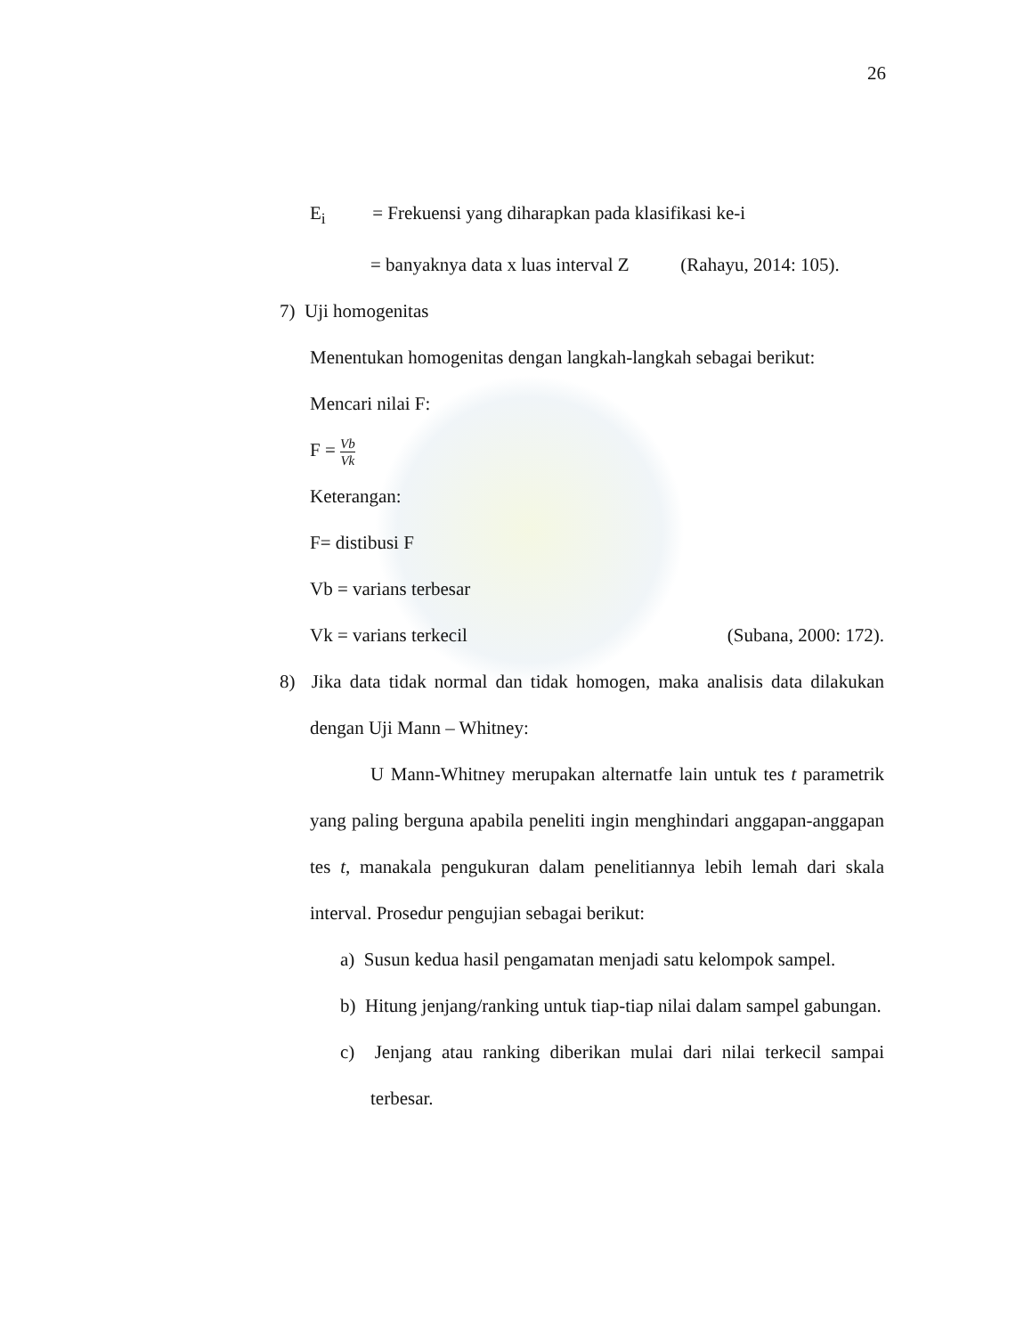26
E<sub>i</sub> = Frekuensi yang diharapkan pada klasifikasi ke-i
= banyaknya data x luas interval Z (Rahayu, 2014: 105).
7) Uji homogenitas
Menentukan homogenitas dengan langkah-langkah sebagai berikut:
Mencari nilai F:
F = Vb Vk
Keterangan:
F= distibusi F
Vb = varians terbesar
Vk = varians terkecil (Subana, 2000: 172).
8) Jika data tidak normal dan tidak homogen, maka analisis data dilakukan dengan Uji Mann – Whitney:
U Mann-Whitney merupakan alternatfe lain untuk tes t parametrik yang paling berguna apabila peneliti ingin menghindari anggapan-anggapan tes t, manakala pengukuran dalam penelitiannya lebih lemah dari skala interval. Prosedur pengujian sebagai berikut:
a) Susun kedua hasil pengamatan menjadi satu kelompok sampel.
b) Hitung jenjang/ranking untuk tiap-tiap nilai dalam sampel gabungan.
c) Jenjang atau ranking diberikan mulai dari nilai terkecil sampai terbesar.